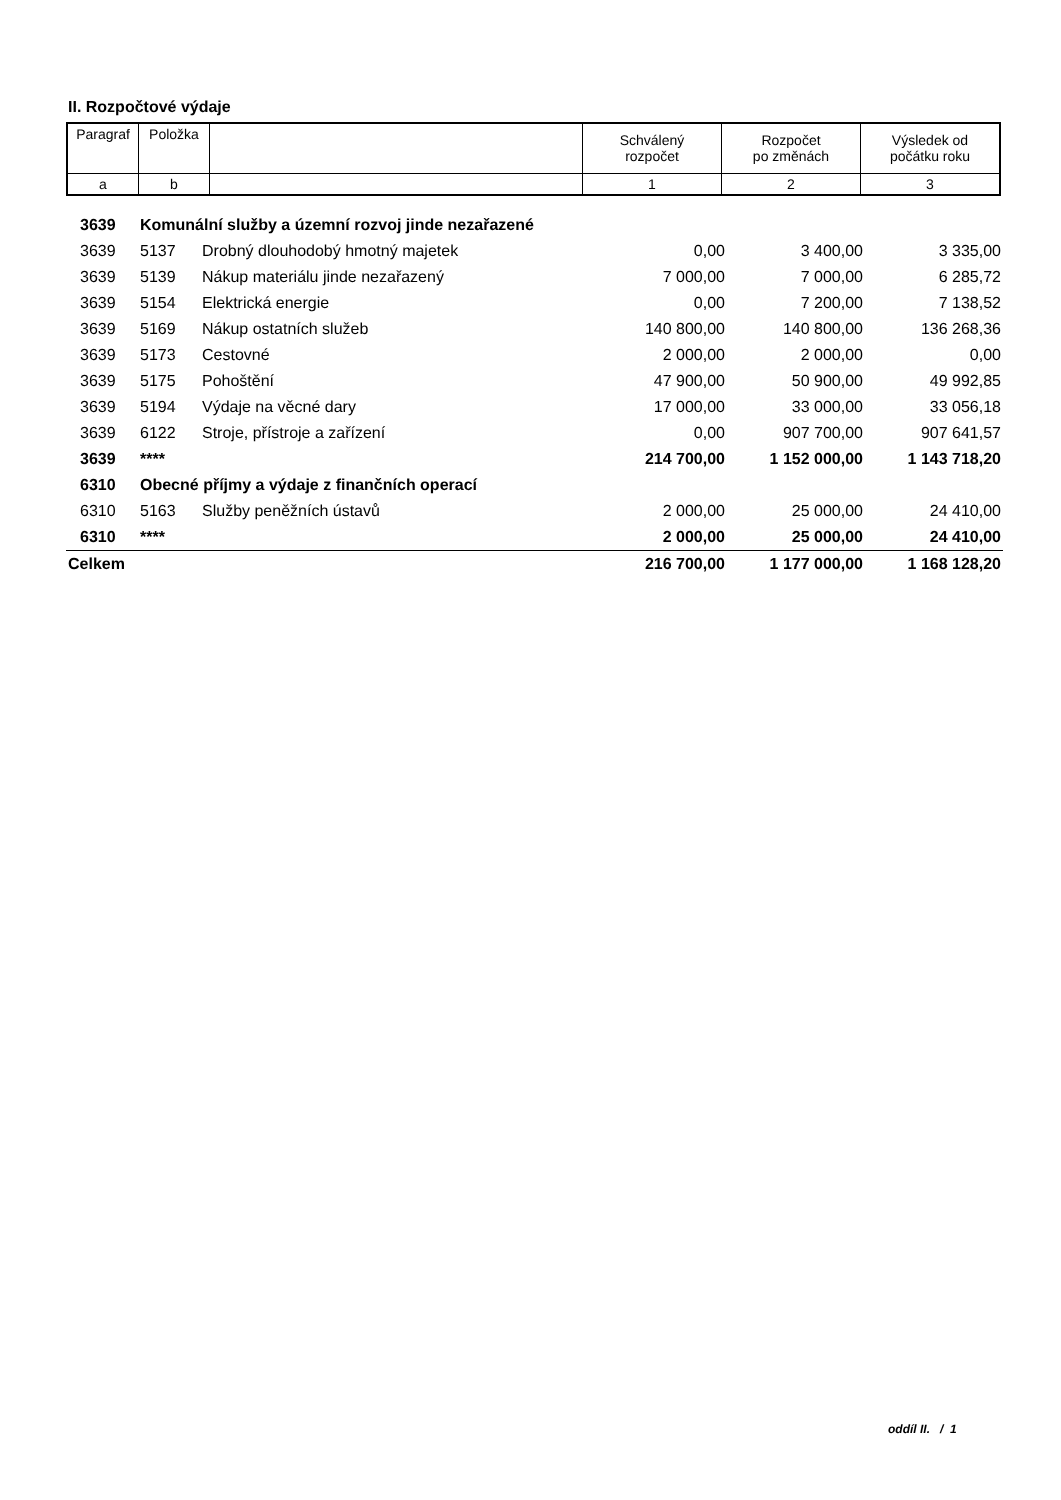II. Rozpočtové výdaje
| Paragraf | Položka | | Schválený rozpočet | Rozpočet po změnách | Výsledek od počátku roku |
| a | b | | 1 | 2 | 3 |
| 3639 | Komunální služby a územní rozvoj jinde nezařazené | | | | |
| 3639 | 5137 | Drobný dlouhodobý hmotný majetek | 0,00 | 3 400,00 | 3 335,00 |
| 3639 | 5139 | Nákup materiálu jinde nezařazený | 7 000,00 | 7 000,00 | 6 285,72 |
| 3639 | 5154 | Elektrická energie | 0,00 | 7 200,00 | 7 138,52 |
| 3639 | 5169 | Nákup ostatních služeb | 140 800,00 | 140 800,00 | 136 268,36 |
| 3639 | 5173 | Cestovné | 2 000,00 | 2 000,00 | 0,00 |
| 3639 | 5175 | Pohoštění | 47 900,00 | 50 900,00 | 49 992,85 |
| 3639 | 5194 | Výdaje na věcné dary | 17 000,00 | 33 000,00 | 33 056,18 |
| 3639 | 6122 | Stroje, přístroje a zařízení | 0,00 | 907 700,00 | 907 641,57 |
| 3639 | **** | | 214 700,00 | 1 152 000,00 | 1 143 718,20 |
| 6310 | Obecné příjmy a výdaje z finančních operací | | | | |
| 6310 | 5163 | Služby peněžních ústavů | 2 000,00 | 25 000,00 | 24 410,00 |
| 6310 | **** | | 2 000,00 | 25 000,00 | 24 410,00 |
| Celkem | | | 216 700,00 | 1 177 000,00 | 1 168 128,20 |
oddíl II. / 1